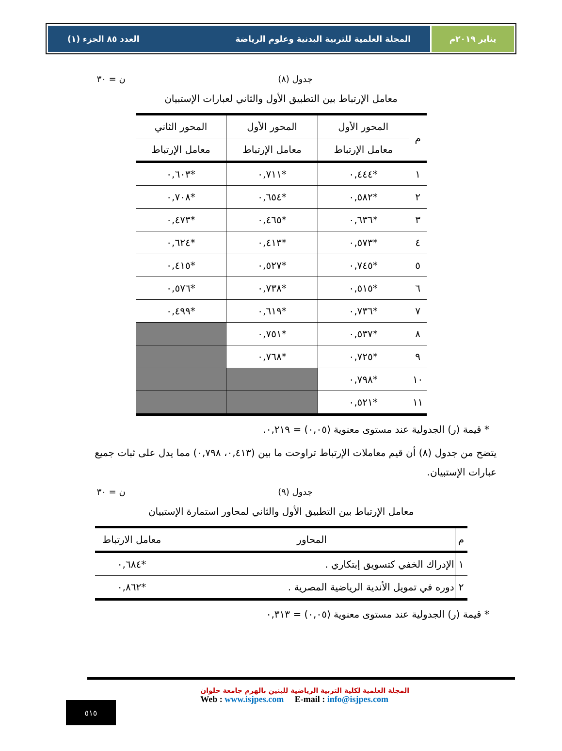يناير ٢٠١٩م المجلة العلمية للتربية البدنية وعلوم الرياضة العدد ٨٥ الجزء (١)
جدول (٨) ن = ٣٠
معامل الإرتباط بين التطبيق الأول والثاني لعبارات الإستبيان
| م | المحور الأول | المحور الأول | المحور الثاني |
| --- | --- | --- | --- |
| | معامل الإرتباط | معامل الإرتباط | معامل الإرتباط |
| ١ | *٠,٤٤٤ | *٠,٧١١ | *٠,٦٠٣ |
| ٢ | *٠,٥٨٢ | *٠,٦٥٤ | *٠,٧٠٨ |
| ٣ | *٠,٦٣٦ | *٠,٤٦٥ | *٠,٤٧٣ |
| ٤ | *٠,٥٧٣ | *٠,٤١٣ | *٠,٦٢٤ |
| ٥ | *٠,٧٤٥ | *٠,٥٢٧ | *٠,٤١٥ |
| ٦ | *٠,٥١٥ | *٠,٧٣٨ | *٠,٥٧٦ |
| ٧ | *٠,٧٣٦ | *٠,٦١٩ | *٠,٤٩٩ |
| ٨ | *٠,٥٣٧ | *٠,٧٥١ | |
| ٩ | *٠,٧٢٥ | *٠,٧٦٨ | |
| ١٠ | *٠,٧٩٨ | | |
| ١١ | *٠,٥٢١ | | |
* قيمة (ر) الجدولية عند مستوى معنوية (٠,٠٥) = ٠,٢١٩.
يتضح من جدول (٨) أن قيم معاملات الإرتباط تراوحت ما بين (٠,٤١٣، ٠,٧٩٨) مما يدل على ثبات جميع عبارات الإستبيان.
جدول (٩) ن = ٣٠
معامل الإرتباط بين التطبيق الأول والثاني لمحاور استمارة الإستبيان
| م | المحاور | معامل الارتباط |
| --- | --- | --- |
| ١ | الإدراك الخفي كتسويق إبتكاري . | *٠,٦٨٤ |
| ٢ | دوره في تمويل الأندية الرياضية المصرية . | *٠,٨٦٢ |
* قيمة (ر) الجدولية عند مستوى معنوية (٠,٠٥) = ٠,٣١٣
المجلة العلمية لكلية التربية الرياضية للبنين بالهرم جامعة حلوان
Web : www.isjpes.com E-mail : info@isjpes.com
٥١٥